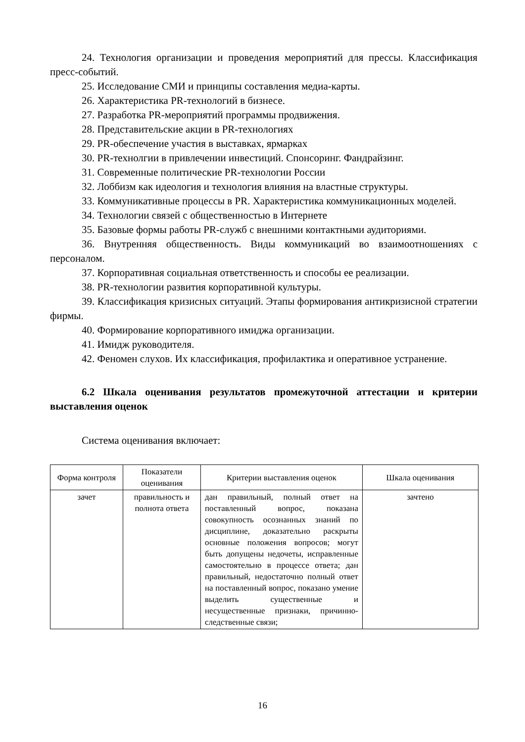24. Технология организации и проведения мероприятий для прессы. Классификация пресс-событий.
25. Исследование СМИ и принципы составления медиа-карты.
26. Характеристика PR-технологий в бизнесе.
27. Разработка PR-мероприятий программы продвижения.
28. Представительские акции в PR-технологиях
29. PR-обеспечение участия в выставках, ярмарках
30. PR-технолгии в привлечении инвестиций. Спонсоринг. Фандрайзинг.
31. Современные политические PR-технологии России
32. Лоббизм как идеология и технология влияния на властные структуры.
33. Коммуникативные процессы в PR. Характеристика коммуникационных моделей.
34. Технологии связей с общественностью в Интернете
35. Базовые формы работы PR-служб с внешними контактными аудиториями.
36. Внутренняя общественность. Виды коммуникаций во взаимоотношениях с персоналом.
37. Корпоративная социальная ответственность и способы ее реализации.
38. PR-технологии развития корпоративной культуры.
39. Классификация кризисных ситуаций. Этапы формирования антикризисной стратегии фирмы.
40. Формирование корпоративного имиджа организации.
41. Имидж руководителя.
42. Феномен слухов. Их классификация, профилактика и оперативное устранение.
6.2 Шкала оценивания результатов промежуточной аттестации и критерии выставления оценок
Система оценивания включает:
| Форма контроля | Показатели оценивания | Критерии выставления оценок | Шкала оценивания |
| --- | --- | --- | --- |
| зачет | правильность и полнота ответа | дан правильный, полный ответ на поставленный вопрос, показана совокупность осознанных знаний по дисциплине, доказательно раскрыты основные положения вопросов; могут быть допущены недочеты, исправленные самостоятельно в процессе ответа; дан правильный, недостаточно полный ответ на поставленный вопрос, показано умение выделить существенные и несущественные признаки, причинно-следственные связи; | зачтено |
16